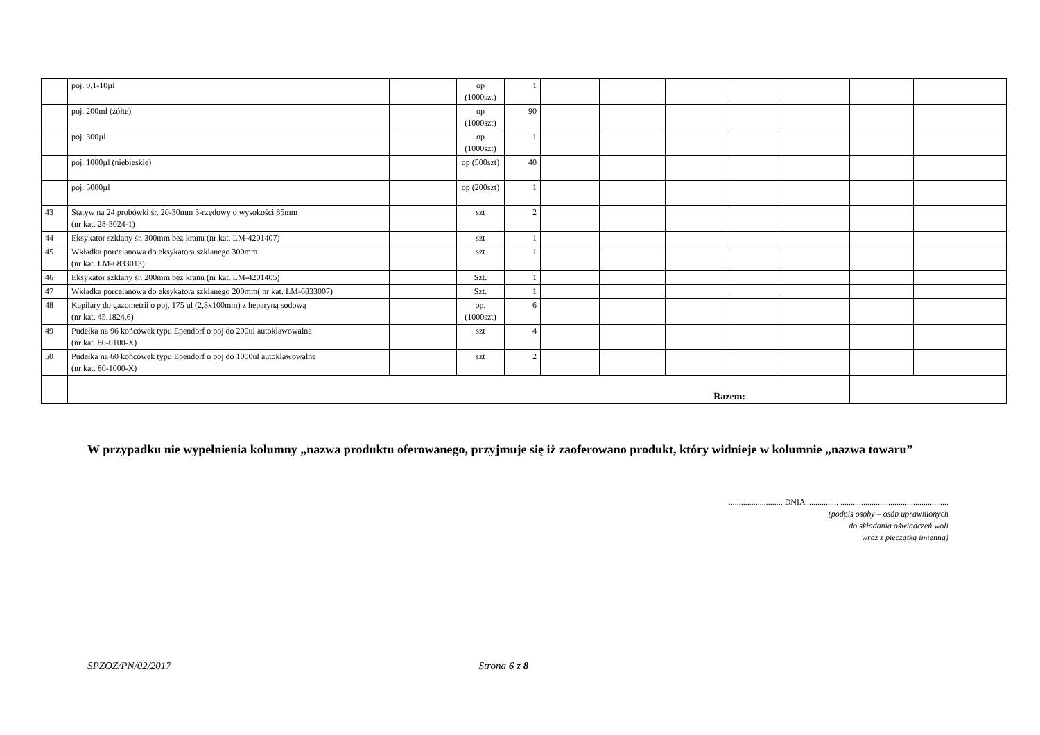| | poj. 0,1-10µl | | op (1000szt) | 1 | | | | | | | |
| | poj. 200ml (żółte) | | op (1000szt) | 90 | | | | | | | |
| | poj. 300µl | | op (1000szt) | 1 | | | | | | | |
| | poj. 1000µl (niebieskie) | | op (500szt) | 40 | | | | | | | |
| | poj. 5000µl | | op (200szt) | 1 | | | | | | | |
| 43 | Statyw na 24 probówki śr. 20-30mm 3-rzędowy o wysokości 85mm (nr kat. 28-3024-1) | | szt | 2 | | | | | | | |
| 44 | Eksykator szklany śr. 300mm bez kranu (nr kat. LM-4201407) | | szt | 1 | | | | | | | |
| 45 | Wkładka porcelanowa do eksykatora szklanego 300mm (nr kat. LM-6833013) | | szt | 1 | | | | | | | |
| 46 | Eksykator szklany śr. 200mm bez kranu (nr kat. LM-4201405) | | Szt. | 1 | | | | | | | |
| 47 | Wkładka porcelanowa do eksykatora szklanego 200mm( nr kat. LM-6833007) | | Szt. | 1 | | | | | | | |
| 48 | Kapilary do gazometrii o poj. 175 ul (2,3x100mm) z heparyną sodową (nr kat. 45.1824.6) | | op. (1000szt) | 6 | | | | | | | |
| 49 | Pudełka na 96 końcówek typu Ependorf o poj do 200ul autoklawowalne (nr kat. 80-0100-X) | | szt | 4 | | | | | | | |
| 50 | Pudełka na 60 końcówek typu Ependorf o poj do 1000ul autoklawowalne (nr kat. 80-1000-X) | | szt | 2 | | | | | | | |
| | Razem: | | | | | | | | | | |
W przypadku nie wypełnienia kolumny „nazwa produktu oferowanego, przyjmuje się iż zaoferowano produkt, który widnieje w kolumnie „nazwa towaru”
........................., DNIA ............... ....................................................
(podpis osoby – osób uprawnionych
do składania oświadczeń woli
wraz z pieczątką imienną)
SPZOZ/PN/02/2017 Strona 6 z 8